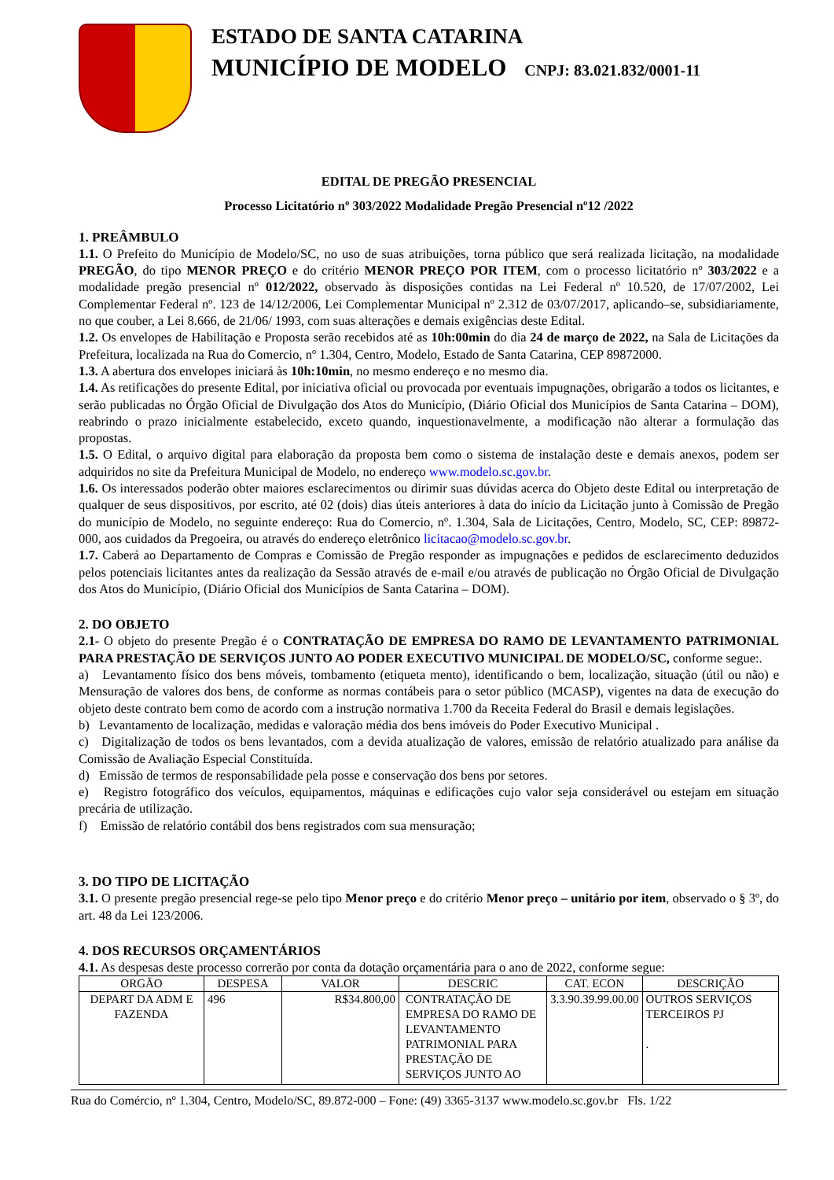ESTADO DE SANTA CATARINA
MUNICÍPIO DE MODELO CNPJ: 83.021.832/0001-11
EDITAL DE PREGÃO PRESENCIAL
Processo Licitatório nº 303/2022 Modalidade Pregão Presencial nº12 /2022
1. PREÂMBULO
1.1. O Prefeito do Município de Modelo/SC, no uso de suas atribuições, torna público que será realizada licitação, na modalidade PREGÃO, do tipo MENOR PREÇO e do critério MENOR PREÇO POR ITEM, com o processo licitatório nº 303/2022 e a modalidade pregão presencial nº 012/2022, observado às disposições contidas na Lei Federal nº 10.520, de 17/07/2002, Lei Complementar Federal nº. 123 de 14/12/2006, Lei Complementar Municipal nº 2.312 de 03/07/2017, aplicando–se, subsidiariamente, no que couber, a Lei 8.666, de 21/06/ 1993, com suas alterações e demais exigências deste Edital.
1.2. Os envelopes de Habilitação e Proposta serão recebidos até as 10h:00min do dia 24 de março de 2022, na Sala de Licitações da Prefeitura, localizada na Rua do Comercio, nº 1.304, Centro, Modelo, Estado de Santa Catarina, CEP 89872000.
1.3. A abertura dos envelopes iniciará às 10h:10min, no mesmo endereço e no mesmo dia.
1.4. As retificações do presente Edital, por iniciativa oficial ou provocada por eventuais impugnações, obrigarão a todos os licitantes, e serão publicadas no Órgão Oficial de Divulgação dos Atos do Município, (Diário Oficial dos Municípios de Santa Catarina – DOM), reabrindo o prazo inicialmente estabelecido, exceto quando, inquestionavelmente, a modificação não alterar a formulação das propostas.
1.5. O Edital, o arquivo digital para elaboração da proposta bem como o sistema de instalação deste e demais anexos, podem ser adquiridos no site da Prefeitura Municipal de Modelo, no endereço www.modelo.sc.gov.br.
1.6. Os interessados poderão obter maiores esclarecimentos ou dirimir suas dúvidas acerca do Objeto deste Edital ou interpretação de qualquer de seus dispositivos, por escrito, até 02 (dois) dias úteis anteriores à data do início da Licitação junto à Comissão de Pregão do município de Modelo, no seguinte endereço: Rua do Comercio, nº. 1.304, Sala de Licitações, Centro, Modelo, SC, CEP: 89872-000, aos cuidados da Pregoeira, ou através do endereço eletrônico licitacao@modelo.sc.gov.br.
1.7. Caberá ao Departamento de Compras e Comissão de Pregão responder as impugnações e pedidos de esclarecimento deduzidos pelos potenciais licitantes antes da realização da Sessão através de e-mail e/ou através de publicação no Órgão Oficial de Divulgação dos Atos do Município, (Diário Oficial dos Municípios de Santa Catarina – DOM).
2. DO OBJETO
2.1- O objeto do presente Pregão é o CONTRATAÇÃO DE EMPRESA DO RAMO DE LEVANTAMENTO PATRIMONIAL PARA PRESTAÇÃO DE SERVIÇOS JUNTO AO PODER EXECUTIVO MUNICIPAL DE MODELO/SC, conforme segue:.
a) Levantamento físico dos bens móveis, tombamento (etiqueta mento), identificando o bem, localização, situação (útil ou não) e Mensuração de valores dos bens, de conforme as normas contábeis para o setor público (MCASP), vigentes na data de execução do objeto deste contrato bem como de acordo com a instrução normativa 1.700 da Receita Federal do Brasil e demais legislações.
b) Levantamento de localização, medidas e valoração média dos bens imóveis do Poder Executivo Municipal .
c) Digitalização de todos os bens levantados, com a devida atualização de valores, emissão de relatório atualizado para análise da Comissão de Avaliação Especial Constituída.
d) Emissão de termos de responsabilidade pela posse e conservação dos bens por setores.
e) Registro fotográfico dos veículos, equipamentos, máquinas e edificações cujo valor seja considerável ou estejam em situação precária de utilização.
f) Emissão de relatório contábil dos bens registrados com sua mensuração;
3. DO TIPO DE LICITAÇÃO
3.1. O presente pregão presencial rege-se pelo tipo Menor preço e do critério Menor preço – unitário por item, observado o § 3º, do art. 48 da Lei 123/2006.
4. DOS RECURSOS ORÇAMENTÁRIOS
4.1. As despesas deste processo correrão por conta da dotação orçamentária para o ano de 2022, conforme segue:
| ORGÃO | DESPESA | VALOR | DESCRIC | CAT. ECON | DESCRIÇÃO |
| --- | --- | --- | --- | --- | --- |
| DEPART DA ADM E FAZENDA | 496 | R$34.800,00 | CONTRATAÇÃO DE EMPRESA DO RAMO DE LEVANTAMENTO PATRIMONIAL PARA PRESTAÇÃO DE SERVIÇOS JUNTO AO | 3.3.90.39.99.00.00 | OUTROS SERVIÇOS TERCEIROS PJ . |
Rua do Comércio, nº 1.304, Centro, Modelo/SC, 89.872-000 – Fone: (49) 3365-3137 www.modelo.sc.gov.br Fls. 1/22